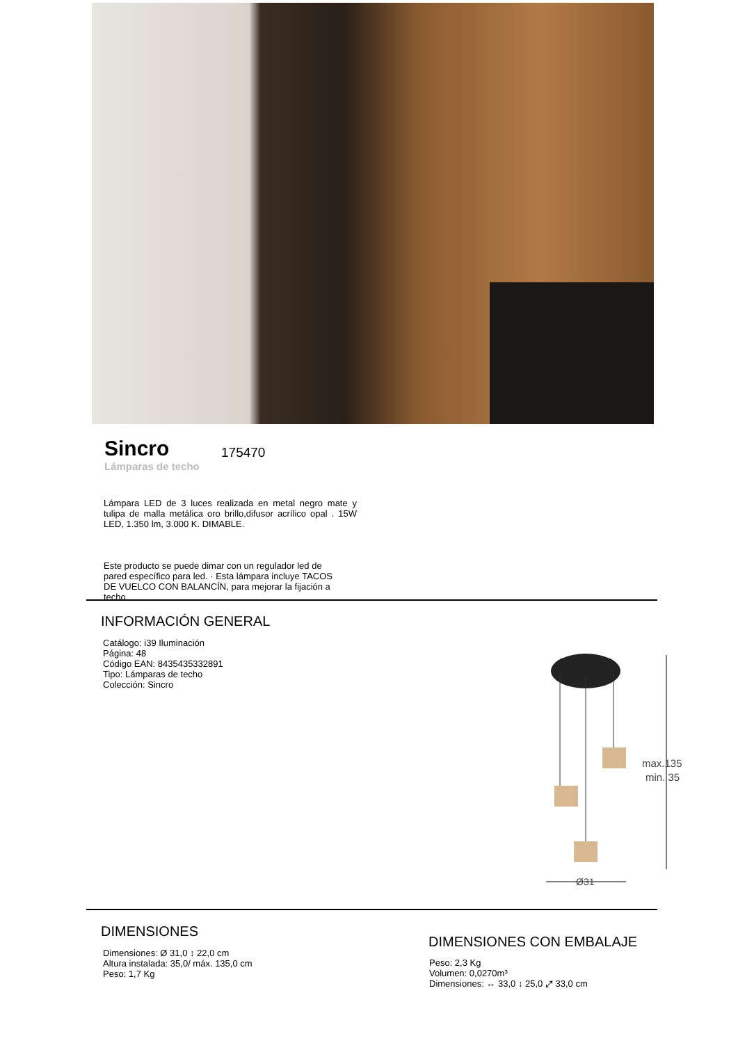Sincro
Lámparas de techo
175470
Lámpara LED de 3 luces realizada en metal negro mate y tulipa de malla metálica oro brillo,difusor acrílico opal . 15W LED, 1.350 lm, 3.000 K. DIMABLE.
Este producto se puede dimar con un regulador led de pared específico para led. · Esta lámpara incluye TACOS DE VUELCO CON BALANCÍN, para mejorar la fijación a techo.
INFORMACIÓN GENERAL
Catálogo: i39 Iluminación
Página: 48
Código EAN: 8435435332891
Tipo: Lámparas de techo
Colección: Sincro
max.135
min. 35
Ø31
DIMENSIONES
Dimensiones: Ø 31,0 ↕ 22,0 cm
Altura instalada: 35,0/ máx. 135,0 cm
Peso: 1,7 Kg
DIMENSIONES CON EMBALAJE
Peso: 2,3 Kg
Volumen: 0,0270m³
Dimensiones: ↔ 33,0 ↕ 25,0 ⤢ 33,0 cm